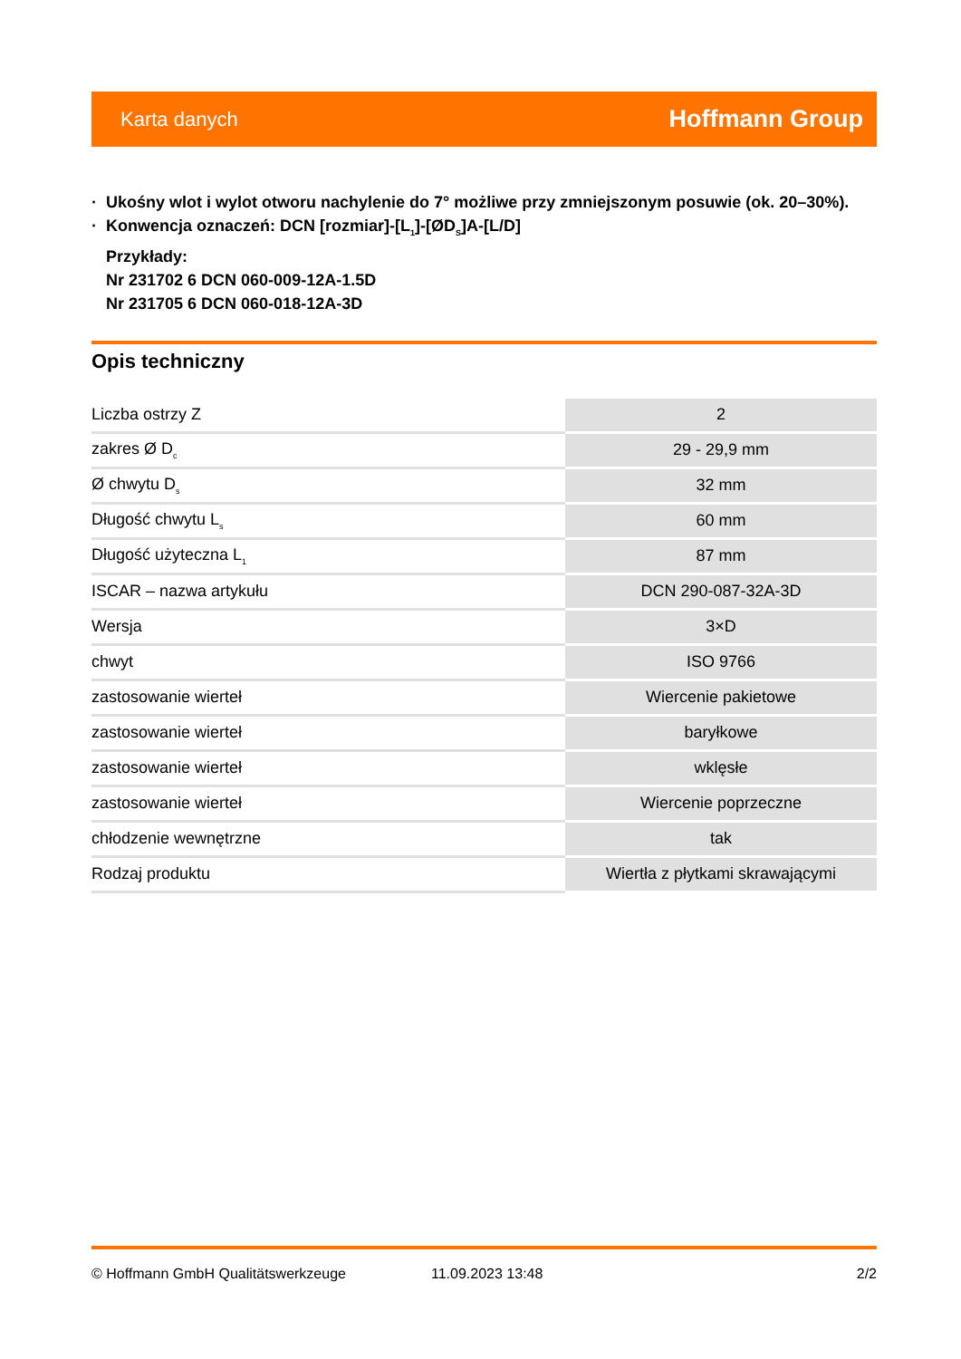Karta danych
Hoffmann Group
· Ukośny wlot i wylot otworu nachylenie do 7° możliwe przy zmniejszonym posuwie (ok. 20–30%).
· Konwencja oznaczeń: DCN [rozmiar]-[L<sub>1</sub>]-[ØD<sub>S</sub>]A-[L/D]
Przykłady:
Nr 231702 6 DCN 060-009-12A-1.5D
Nr 231705 6 DCN 060-018-12A-3D
Opis techniczny
| Liczba ostrzy Z | 2 |
| zakres Ø D<sub>c</sub> | 29 - 29,9 mm |
| Ø chwytu D<sub>s</sub> | 32 mm |
| Długość chwytu L<sub>s</sub> | 60 mm |
| Długość użyteczna L<sub>1</sub> | 87 mm |
| ISCAR – nazwa artykułu | DCN 290-087-32A-3D |
| Wersja | 3×D |
| chwyt | ISO 9766 |
| zastosowanie wierteł | Wiercenie pakietowe |
| zastosowanie wierteł | baryłkowe |
| zastosowanie wierteł | wklęsłe |
| zastosowanie wierteł | Wiercenie poprzeczne |
| chłodzenie wewnętrzne | tak |
| Rodzaj produktu | Wiertła z płytkami skrawającymi |
© Hoffmann GmbH Qualitätswerkzeuge 11.09.2023 13:48 2/2